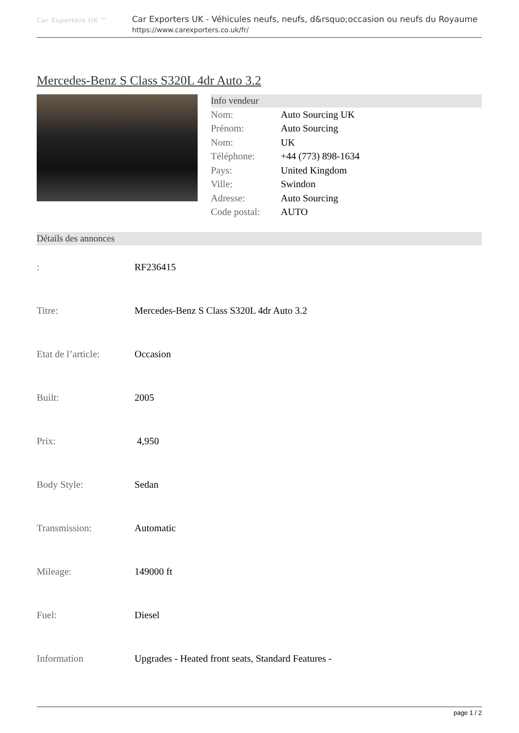Car Exporters UK ™
Car Exporters UK - Véhicules neufs, neufs, d&rsquo;occasion ou neufs du Royaume
https://www.carexporters.co.uk/fr/
Mercedes-Benz S Class S320L 4dr Auto 3.2
Info vendeur
| Nom: | Auto Sourcing UK |
| Prénom: | Auto Sourcing |
| Nom: | UK |
| Téléphone: | +44 (773) 898-1634 |
| Pays: | United Kingdom |
| Ville: | Swindon |
| Adresse: | Auto Sourcing |
| Code postal: | AUTO |
Détails des annonces
| : | RF236415 |
| Titre: | Mercedes-Benz S Class S320L 4dr Auto 3.2 |
| Etat de l’article: | Occasion |
| Built: | 2005 |
| Prix: | 4,950 |
| Body Style: | Sedan |
| Transmission: | Automatic |
| Mileage: | 149000 ft |
| Fuel: | Diesel |
| Information | Upgrades - Heated front seats, Standard Features - |
page 1 / 2